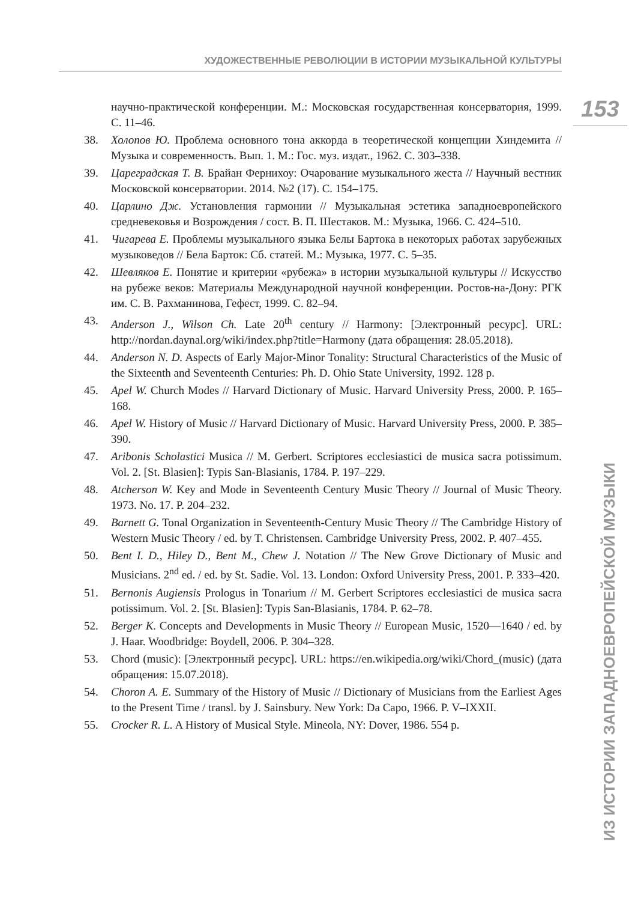ХУДОЖЕСТВЕННЫЕ РЕВОЛЮЦИИ В ИСТОРИИ МУЗЫКАЛЬНОЙ КУЛЬТУРЫ
153
научно-практической конференции. М.: Московская государственная консерватория, 1999. С. 11–46.
38. Холопов Ю. Проблема основного тона аккорда в теоретической концепции Хиндемита // Музыка и современность. Вып. 1. М.: Гос. муз. издат., 1962. С. 303–338.
39. Цареградская Т. В. Брайан Фернихоу: Очарование музыкального жеста // Научный вестник Московской консерватории. 2014. №2 (17). С. 154–175.
40. Царлино Дж. Установления гармонии // Музыкальная эстетика западноевропейского средневековья и Возрождения / сост. В. П. Шестаков. М.: Музыка, 1966. С. 424–510.
41. Чигарева Е. Проблемы музыкального языка Белы Бартока в некоторых работах зарубежных музыковедов // Бела Барток: Сб. статей. М.: Музыка, 1977. С. 5–35.
42. Шевляков Е. Понятие и критерии «рубежа» в истории музыкальной культуры // Искусство на рубеже веков: Материалы Международной научной конференции. Ростов-на-Дону: РГК им. С. В. Рахманинова, Гефест, 1999. С. 82–94.
43. Anderson J., Wilson Ch. Late 20<sup>th</sup> century // Harmony: [Электронный ресурс]. URL: http://nordan.daynal.org/wiki/index.php?title=Harmony (дата обращения: 28.05.2018).
44. Anderson N. D. Aspects of Early Major-Minor Tonality: Structural Characteristics of the Music of the Sixteenth and Seventeenth Centuries: Ph. D. Ohio State University, 1992. 128 p.
45. Apel W. Church Modes // Harvard Dictionary of Music. Harvard University Press, 2000. P. 165–168.
46. Apel W. History of Music // Harvard Dictionary of Music. Harvard University Press, 2000. P. 385–390.
47. Aribonis Scholastici Musica // M. Gerbert. Scriptores ecclesiastici de musica sacra potissimum. Vol. 2. [St. Blasien]: Typis San-Blasianis, 1784. P. 197–229.
48. Atcherson W. Key and Mode in Seventeenth Century Music Theory // Journal of Music Theory. 1973. No. 17. P. 204–232.
49. Barnett G. Tonal Organization in Seventeenth-Century Music Theory // The Cambridge History of Western Music Theory / ed. by T. Christensen. Cambridge University Press, 2002. P. 407–455.
50. Bent I. D., Hiley D., Bent M., Chew J. Notation // The New Grove Dictionary of Music and Musicians. 2<sup>nd</sup> ed. / ed. by St. Sadie. Vol. 13. London: Oxford University Press, 2001. P. 333–420.
51. Bernonis Augiensis Prologus in Tonarium // M. Gerbert Scriptores ecclesiastici de musica sacra potissimum. Vol. 2. [St. Blasien]: Typis San-Blasianis, 1784. P. 62–78.
52. Berger K. Concepts and Developments in Music Theory // European Music, 1520—1640 / ed. by J. Haar. Woodbridge: Boydell, 2006. P. 304–328.
53. Chord (music): [Электронный ресурс]. URL: https://en.wikipedia.org/wiki/Chord_(music) (дата обращения: 15.07.2018).
54. Choron A. E. Summary of the History of Music // Dictionary of Musicians from the Earliest Ages to the Present Time / transl. by J. Sainsbury. New York: Da Capo, 1966. P. V–IXXII.
55. Crocker R. L. A History of Musical Style. Mineola, NY: Dover, 1986. 554 p.
ИЗ ИСТОРИИ ЗАПАДНОЕВРОПЕЙСКОЙ МУЗЫКИ